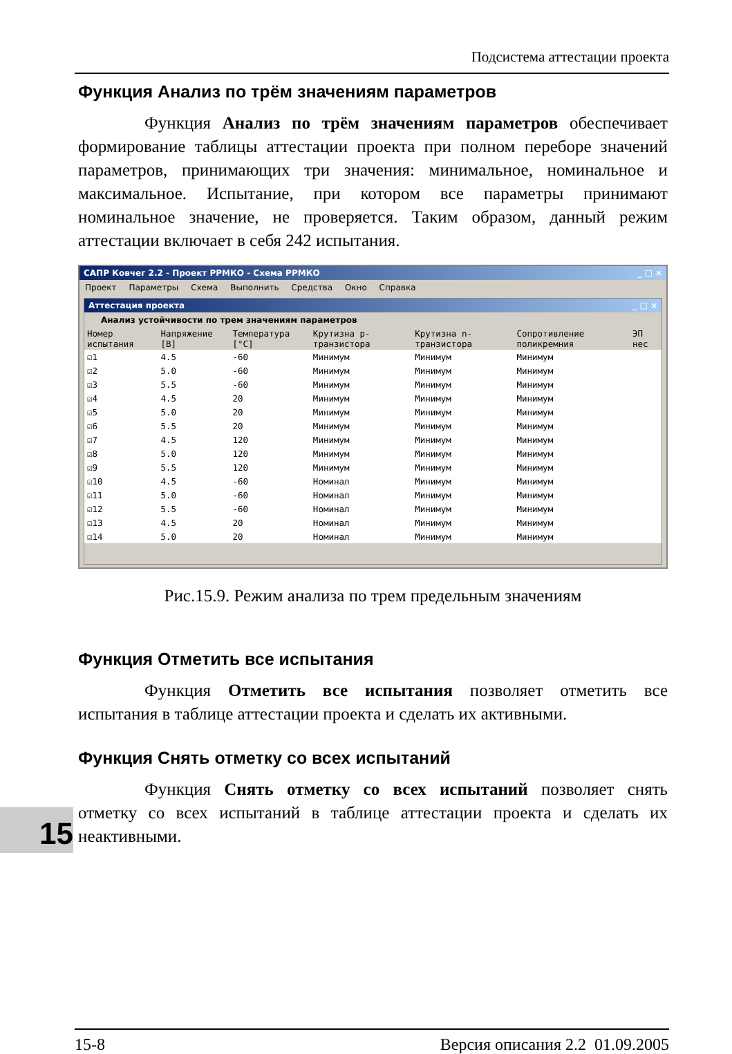Подсистема аттестации проекта
15
Функция Анализ по трём значениям параметров
Функция Анализ по трём значениям параметров обеспечивает формирование таблицы аттестации проекта при полном переборе значений параметров, принимающих три значения: минимальное, номинальное и максимальное. Испытание, при котором все параметры принимают номинальное значение, не проверяется. Таким образом, данный режим аттестации включает в себя 242 испытания.
САПР Ковчег 2.2 - Проект РРМКО - Схема РРМКО _ □ ×
Проект Параметры Схема Выполнить Средства Окно Справка
Аттестация проекта _ □ ×
Анализ устойчивости по трем значениям параметров
| Номер испытания | Напряжение [В] | Температура [°C] | Крутизна p-транзистора | Крутизна n-транзистора | Сопротивление поликремния | ЭП нес |
| --- | --- | --- | --- | --- | --- | --- |
| ☑1 | 4.5 | -60 | Минимум | Минимум | Минимум | |
| ☑2 | 5.0 | -60 | Минимум | Минимум | Минимум | |
| ☑3 | 5.5 | -60 | Минимум | Минимум | Минимум | |
| ☑4 | 4.5 | 20 | Минимум | Минимум | Минимум | |
| ☑5 | 5.0 | 20 | Минимум | Минимум | Минимум | |
| ☑6 | 5.5 | 20 | Минимум | Минимум | Минимум | |
| ☑7 | 4.5 | 120 | Минимум | Минимум | Минимум | |
| ☑8 | 5.0 | 120 | Минимум | Минимум | Минимум | |
| ☑9 | 5.5 | 120 | Минимум | Минимум | Минимум | |
| ☑10 | 4.5 | -60 | Номинал | Минимум | Минимум | |
| ☑11 | 5.0 | -60 | Номинал | Минимум | Минимум | |
| ☑12 | 5.5 | -60 | Номинал | Минимум | Минимум | |
| ☑13 | 4.5 | 20 | Номинал | Минимум | Минимум | |
| ☑14 | 5.0 | 20 | Номинал | Минимум | Минимум | |
Рис.15.9. Режим анализа по трем предельным значениям
Функция Отметить все испытания
Функция Отметить все испытания позволяет отметить все испытания в таблице аттестации проекта и сделать их активными.
Функция Снять отметку со всех испытаний
Функция Снять отметку со всех испытаний позволяет снять отметку со всех испытаний в таблице аттестации проекта и сделать их неактивными.
15-8 Версия описания 2.2 01.09.2005